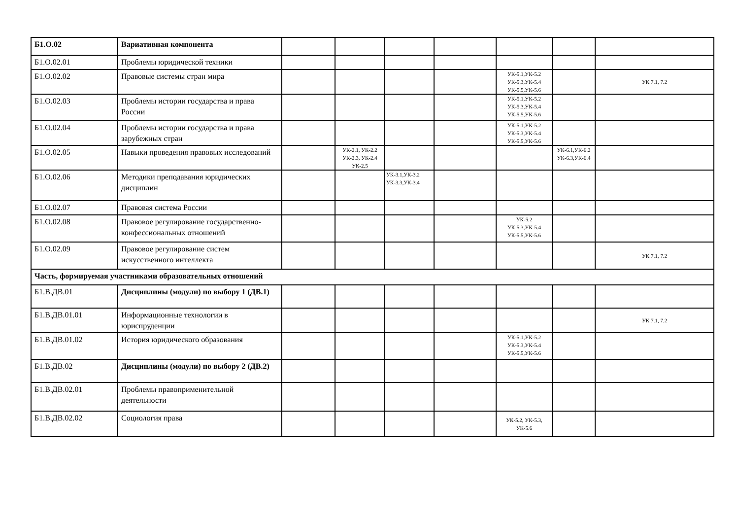| Б1.О.02 | Вариативная компонента | | | | | | | |
| Б1.О.02.01 | Проблемы юридической техники | | | | | | | |
| Б1.О.02.02 | Правовые системы стран мира | | | | | УК-5.1,УК-5.2 УК-5.3,УК-5.4 УК-5.5,УК-5.6 | | УК 7.1, 7.2 |
| Б1.О.02.03 | Проблемы истории государства и права России | | | | | УК-5.1,УК-5.2 УК-5.3,УК-5.4 УК-5.5,УК-5.6 | | |
| Б1.О.02.04 | Проблемы истории государства и права зарубежных стран | | | | | УК-5.1,УК-5.2 УК-5.3,УК-5.4 УК-5.5,УК-5.6 | | |
| Б1.О.02.05 | Навыки проведения правовых исследований | | УК-2.1, УК-2.2 УК-2.3, УК-2.4 УК-2.5 | | | | УК-6.1,УК-6.2 УК-6.3,УК-6.4 | |
| Б1.О.02.06 | Методики преподавания юридических дисциплин | | | УК-3.1,УК-3.2 УК-3.3,УК-3.4 | | | | |
| Б1.О.02.07 | Правовая система России | | | | | | | |
| Б1.О.02.08 | Правовое регулирование государственно-конфессиональных отношений | | | | | УК-5.2 УК-5.3,УК-5.4 УК-5.5,УК-5.6 | | |
| Б1.О.02.09 | Правовое регулирование систем искусственного интеллекта | | | | | | | УК 7.1, 7.2 |
| Часть, формируемая участниками образовательных отношений | | | | | | | | |
| Б1.В.ДВ.01 | Дисциплины (модули) по выбору 1 (ДВ.1) | | | | | | | |
| Б1.В.ДВ.01.01 | Информационные технологии в юриспруденции | | | | | | | УК 7.1, 7.2 |
| Б1.В.ДВ.01.02 | История юридического образования | | | | | УК-5.1,УК-5.2 УК-5.3,УК-5.4 УК-5.5,УК-5.6 | | |
| Б1.В.ДВ.02 | Дисциплины (модули) по выбору 2 (ДВ.2) | | | | | | | |
| Б1.В.ДВ.02.01 | Проблемы правоприменительной деятельности | | | | | | | |
| Б1.В.ДВ.02.02 | Социология права | | | | | УК-5.2, УК-5.3, УК-5.6 | | |